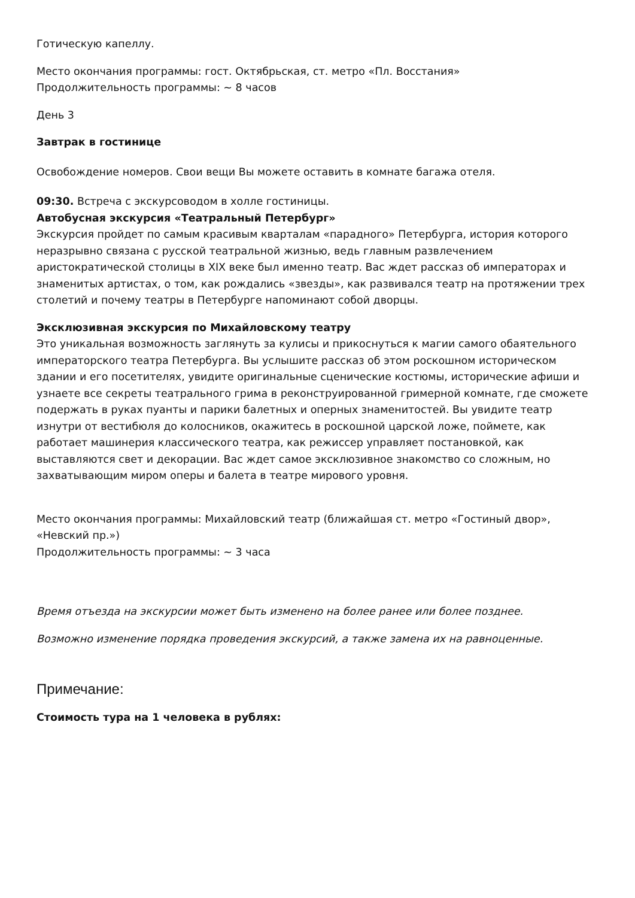Готическую капеллу.
Место окончания программы: гост. Октябрьская, ст. метро «Пл. Восстания»
Продолжительность программы: ~ 8 часов
День 3
Завтрак в гостинице
Освобождение номеров. Свои вещи Вы можете оставить в комнате багажа отеля.
09:30. Встреча с экскурсоводом в холле гостиницы.
Автобусная экскурсия «Театральный Петербург»
Экскурсия пройдет по самым красивым кварталам «парадного» Петербурга, история которого неразрывно связана с русской театральной жизнью, ведь главным развлечением аристократической столицы в XIX веке был именно театр. Вас ждет рассказ об императорах и знаменитых артистах, о том, как рождались «звезды», как развивался театр на протяжении трех столетий и почему театры в Петербурге напоминают собой дворцы.
Эксклюзивная экскурсия по Михайловскому театру
Это уникальная возможность заглянуть за кулисы и прикоснуться к магии самого обаятельного императорского театра Петербурга. Вы услышите рассказ об этом роскошном историческом здании и его посетителях, увидите оригинальные сценические костюмы, исторические афиши и узнаете все секреты театрального грима в реконструированной гримерной комнате, где сможете подержать в руках пуанты и парики балетных и оперных знаменитостей. Вы увидите театр изнутри от вестибюля до колосников, окажитесь в роскошной царской ложе, поймете, как работает машинерия классического театра, как режиссер управляет постановкой, как выставляются свет и декорации. Вас ждет самое эксклюзивное знакомство со сложным, но захватывающим миром оперы и балета в театре мирового уровня.
Место окончания программы: Михайловский театр (ближайшая ст. метро «Гостиный двор», «Невский пр.»)
Продолжительность программы: ~ 3 часа
Время отъезда на экскурсии может быть изменено на более ранее или более позднее.
Возможно изменение порядка проведения экскурсий, а также замена их на равноценные.
Примечание:
Стоимость тура на 1 человека в рублях: